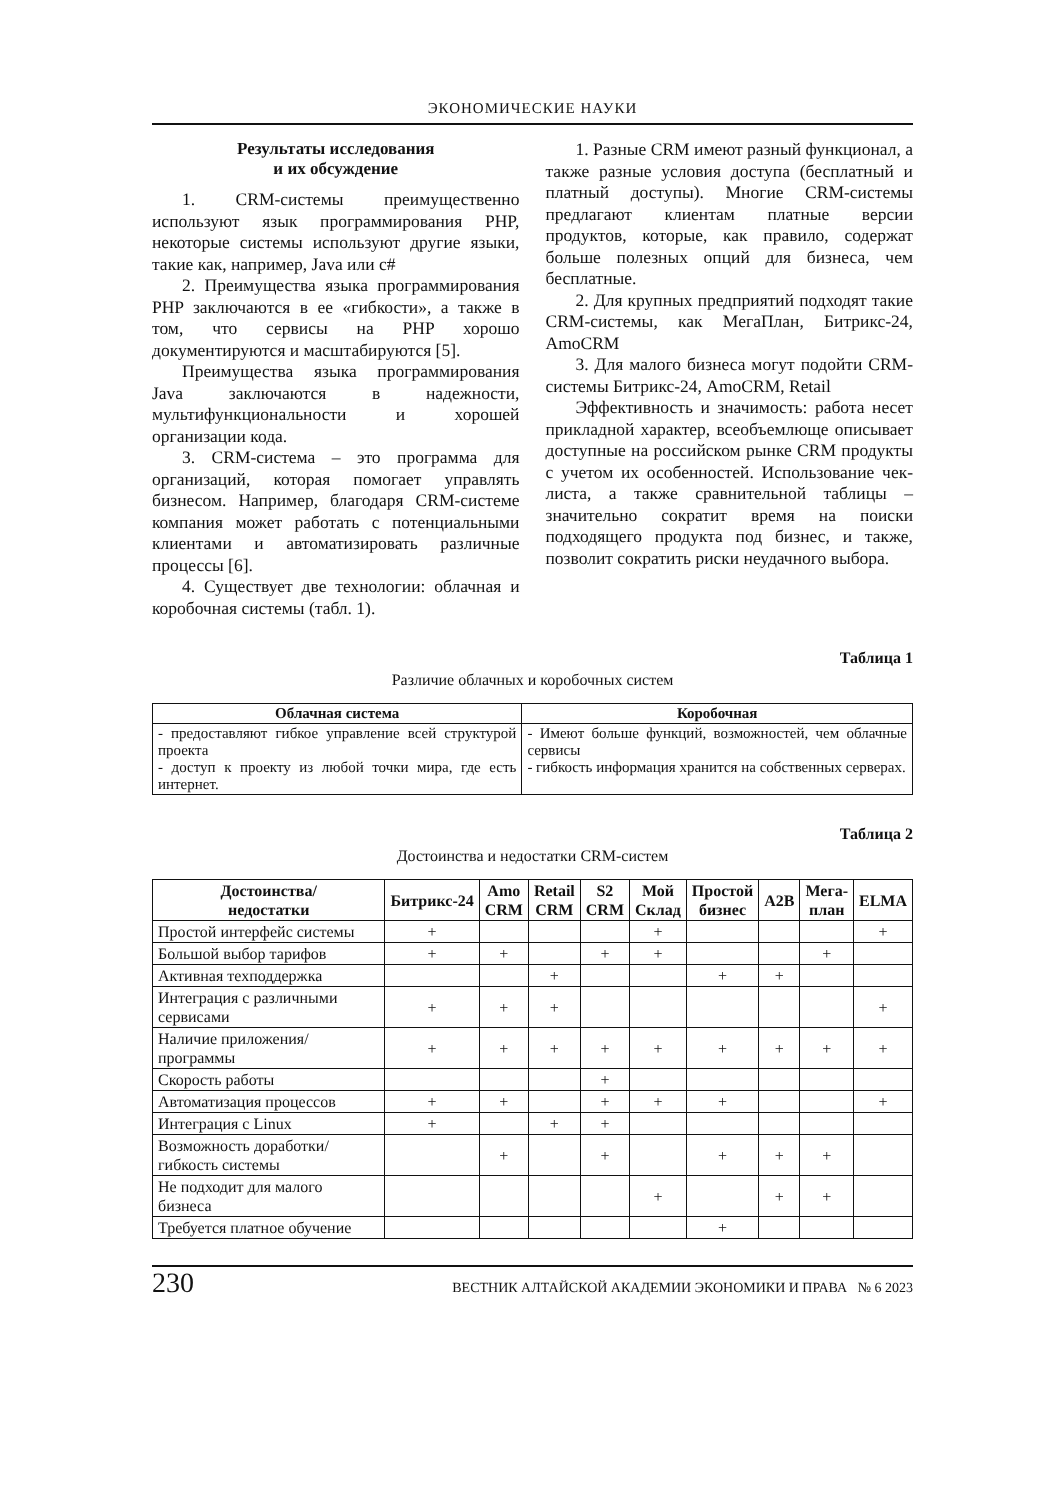ЭКОНОМИЧЕСКИЕ НАУКИ
Результаты исследования
и их обсуждение
1. CRM-системы преимущественно используют язык программирования PHP, некоторые системы используют другие языки, такие как, например, Java или c#
2. Преимущества языка программирования PHP заключаются в ее «гибкости», а также в том, что сервисы на PHP хорошо документируются и масштабируются [5].
Преимущества языка программирования Java заключаются в надежности, мультифункциональности и хорошей организации кода.
3. CRM-система – это программа для организаций, которая помогает управлять бизнесом. Например, благодаря CRM-системе компания может работать с потенциальными клиентами и автоматизировать различные процессы [6].
4. Существует две технологии: облачная и коробочная системы (табл. 1).
1. Разные CRM имеют разный функционал, а также разные условия доступа (бесплатный и платный доступы). Многие CRM-системы предлагают клиентам платные версии продуктов, которые, как правило, содержат больше полезных опций для бизнеса, чем бесплатные.
2. Для крупных предприятий подходят такие CRM-системы, как МегаПлан, Битрикс-24, AmoCRM
3. Для малого бизнеса могут подойти CRM-системы Битрикс-24, AmoCRM, Retail
Эффективность и значимость: работа несет прикладной характер, всеобъемлюще описывает доступные на российском рынке CRM продукты с учетом их особенностей. Использование чек-листа, а также сравнительной таблицы – значительно сократит время на поиски подходящего продукта под бизнес, и также, позволит сократить риски неудачного выбора.
Таблица 1
Различие облачных и коробочных систем
| Облачная система | Коробочная |
| --- | --- |
| - предоставляют гибкое управление всей структурой проекта - доступ к проекту из любой точки мира, где есть интернет. | - Имеют больше функций, возможностей, чем облачные сервисы - гибкость информация хранится на собственных серверах. |
Таблица 2
Достоинства и недостатки CRM-систем
| Достоинства/ недостатки | Битрикс-24 | Amo CRM | Retail CRM | S2 CRM | Мой Склад | Простой бизнес | A2B | Мега- план | ELMA |
| --- | --- | --- | --- | --- | --- | --- | --- | --- | --- |
| Простой интерфейс системы | + | | | | + | | | | + |
| Большой выбор тарифов | + | + | | + | + | | | + | |
| Активная техподдержка | | | + | | | + | + | | |
| Интеграция с различными сервисами | + | + | + | | | | | | + |
| Наличие приложения/ программы | + | + | + | + | + | + | + | + | + |
| Скорость работы | | | | + | | | | | |
| Автоматизация процессов | + | + | | + | + | + | | | + |
| Интеграция с Linux | + | | + | + | | | | | |
| Возможность доработки/ гибкость системы | | + | | + | | + | + | + | |
| Не подходит для малого бизнеса | | | | | + | | + | + | |
| Требуется платное обучение | | | | | | + | | | |
230 ВЕСТНИК АЛТАЙСКОЙ АКАДЕМИИ ЭКОНОМИКИ И ПРАВА № 6 2023